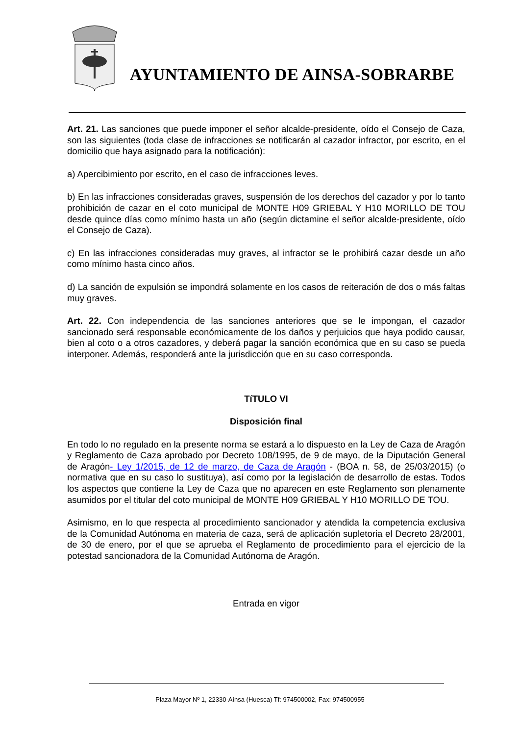AYUNTAMIENTO DE AINSA-SOBRARBE
Art. 21. Las sanciones que puede imponer el señor alcalde-presidente, oído el Consejo de Caza, son las siguientes (toda clase de infracciones se notificarán al cazador infractor, por escrito, en el domicilio que haya asignado para la notificación):
a) Apercibimiento por escrito, en el caso de infracciones leves.
b) En las infracciones consideradas graves, suspensión de los derechos del cazador y por lo tanto prohibición de cazar en el coto municipal de MONTE H09 GRIEBAL Y H10 MORILLO DE TOU desde quince días como mínimo hasta un año (según dictamine el señor alcalde-presidente, oído el Consejo de Caza).
c) En las infracciones consideradas muy graves, al infractor se le prohibirá cazar desde un año como mínimo hasta cinco años.
d) La sanción de expulsión se impondrá solamente en los casos de reiteración de dos o más faltas muy graves.
Art. 22. Con independencia de las sanciones anteriores que se le impongan, el cazador sancionado será responsable económicamente de los daños y perjuicios que haya podido causar, bien al coto o a otros cazadores, y deberá pagar la sanción económica que en su caso se pueda interponer. Además, responderá ante la jurisdicción que en su caso corresponda.
TíTULO VI
Disposición final
En todo lo no regulado en la presente norma se estará a lo dispuesto en la Ley de Caza de Aragón y Reglamento de Caza aprobado por Decreto 108/1995, de 9 de mayo, de la Diputación General de Aragón- Ley 1/2015, de 12 de marzo, de Caza de Aragón - (BOA n. 58, de 25/03/2015) (o normativa que en su caso lo sustituya), así como por la legislación de desarrollo de estas. Todos los aspectos que contiene la Ley de Caza que no aparecen en este Reglamento son plenamente asumidos por el titular del coto municipal de MONTE H09 GRIEBAL Y H10 MORILLO DE TOU.
Asimismo, en lo que respecta al procedimiento sancionador y atendida la competencia exclusiva de la Comunidad Autónoma en materia de caza, será de aplicación supletoria el Decreto 28/2001, de 30 de enero, por el que se aprueba el Reglamento de procedimiento para el ejercicio de la potestad sancionadora de la Comunidad Autónoma de Aragón.
Entrada en vigor
Plaza Mayor Nº 1, 22330-Aínsa (Huesca) Tf: 974500002, Fax: 974500955